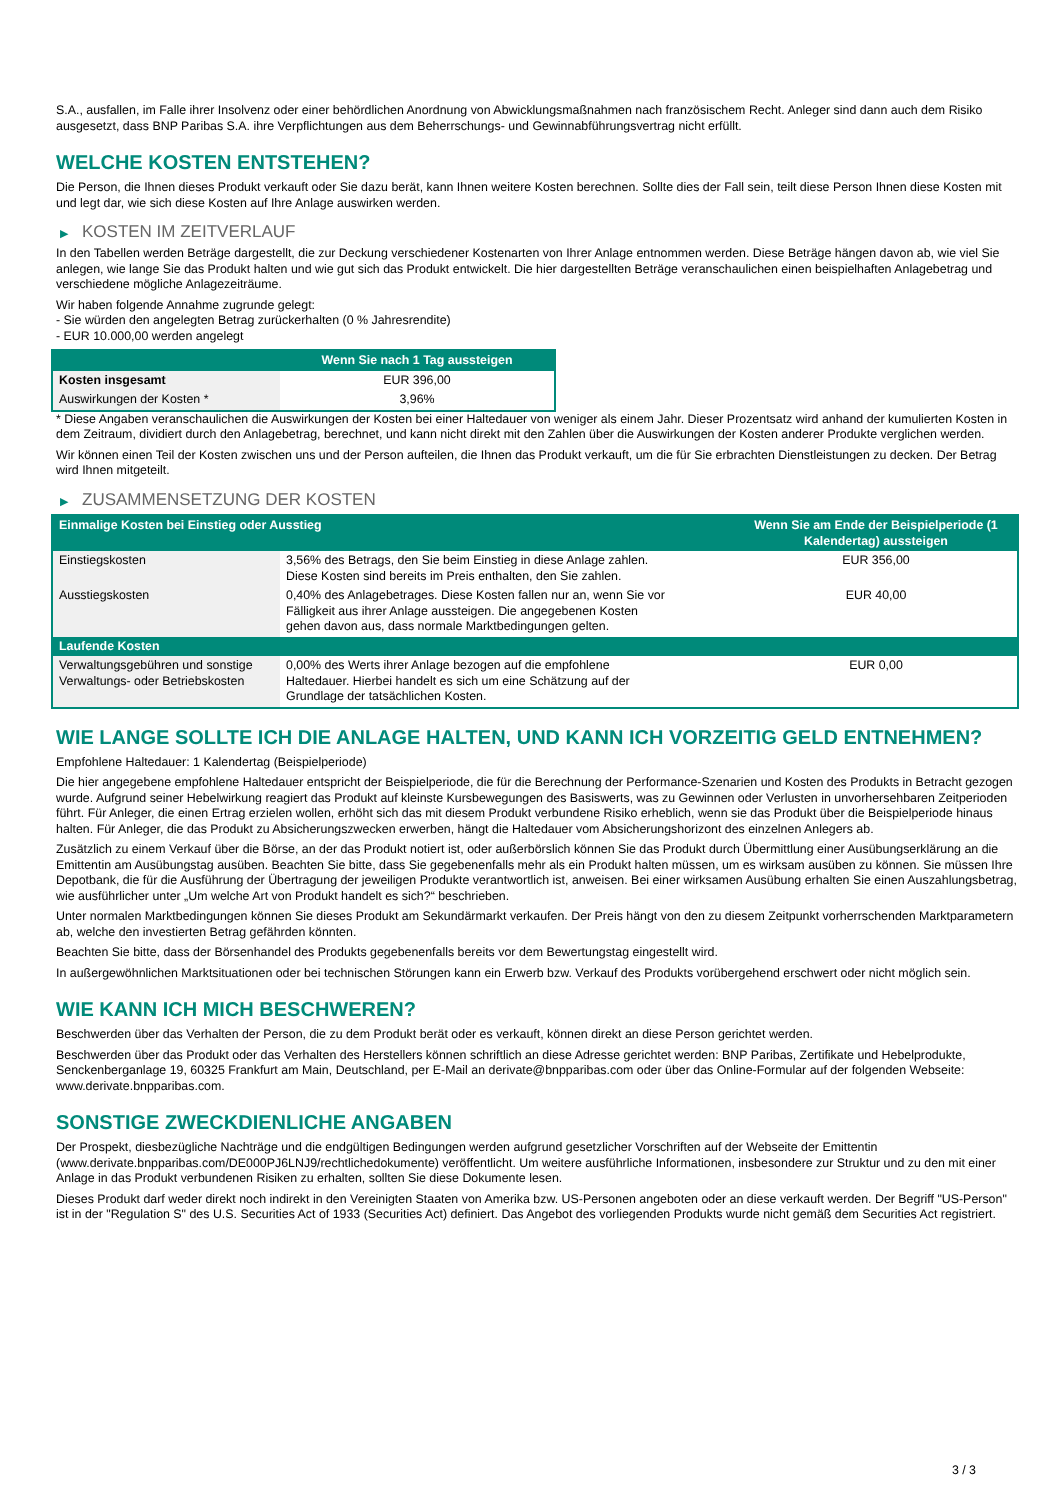S.A., ausfallen, im Falle ihrer Insolvenz oder einer behördlichen Anordnung von Abwicklungsmaßnahmen nach französischem Recht. Anleger sind dann auch dem Risiko ausgesetzt, dass BNP Paribas S.A. ihre Verpflichtungen aus dem Beherrschungs- und Gewinnabführungsvertrag nicht erfüllt.
WELCHE KOSTEN ENTSTEHEN?
Die Person, die Ihnen dieses Produkt verkauft oder Sie dazu berät, kann Ihnen weitere Kosten berechnen. Sollte dies der Fall sein, teilt diese Person Ihnen diese Kosten mit und legt dar, wie sich diese Kosten auf Ihre Anlage auswirken werden.
▶ KOSTEN IM ZEITVERLAUF
In den Tabellen werden Beträge dargestellt, die zur Deckung verschiedener Kostenarten von Ihrer Anlage entnommen werden. Diese Beträge hängen davon ab, wie viel Sie anlegen, wie lange Sie das Produkt halten und wie gut sich das Produkt entwickelt. Die hier dargestellten Beträge veranschaulichen einen beispielhaften Anlagebetrag und verschiedene mögliche Anlagezeiträume.
Wir haben folgende Annahme zugrunde gelegt:
- Sie würden den angelegten Betrag zurückerhalten (0 % Jahresrendite)
- EUR 10.000,00 werden angelegt
| | Wenn Sie nach 1 Tag aussteigen |
| --- | --- |
| Kosten insgesamt | EUR 396,00 |
| Auswirkungen der Kosten * | 3,96% |
* Diese Angaben veranschaulichen die Auswirkungen der Kosten bei einer Haltedauer von weniger als einem Jahr. Dieser Prozentsatz wird anhand der kumulierten Kosten in dem Zeitraum, dividiert durch den Anlagebetrag, berechnet, und kann nicht direkt mit den Zahlen über die Auswirkungen der Kosten anderer Produkte verglichen werden.
Wir können einen Teil der Kosten zwischen uns und der Person aufteilen, die Ihnen das Produkt verkauft, um die für Sie erbrachten Dienstleistungen zu decken. Der Betrag wird Ihnen mitgeteilt.
▶ ZUSAMMENSETZUNG DER KOSTEN
| Einmalige Kosten bei Einstieg oder Ausstieg | | Wenn Sie am Ende der Beispielperiode (1 Kalendertag) aussteigen |
| --- | --- | --- |
| Einstiegskosten | 3,56% des Betrags, den Sie beim Einstieg in diese Anlage zahlen. Diese Kosten sind bereits im Preis enthalten, den Sie zahlen. | EUR 356,00 |
| Ausstiegskosten | 0,40% des Anlagebetrages. Diese Kosten fallen nur an, wenn Sie vor Fälligkeit aus ihrer Anlage aussteigen. Die angegebenen Kosten gehen davon aus, dass normale Marktbedingungen gelten. | EUR 40,00 |
| Laufende Kosten | | |
| Verwaltungsgebühren und sonstige Verwaltungs- oder Betriebskosten | 0,00% des Werts ihrer Anlage bezogen auf die empfohlene Haltedauer. Hierbei handelt es sich um eine Schätzung auf der Grundlage der tatsächlichen Kosten. | EUR 0,00 |
WIE LANGE SOLLTE ICH DIE ANLAGE HALTEN, UND KANN ICH VORZEITIG GELD ENTNEHMEN?
Empfohlene Haltedauer: 1 Kalendertag (Beispielperiode)
Die hier angegebene empfohlene Haltedauer entspricht der Beispielperiode, die für die Berechnung der Performance-Szenarien und Kosten des Produkts in Betracht gezogen wurde. Aufgrund seiner Hebelwirkung reagiert das Produkt auf kleinste Kursbewegungen des Basiswerts, was zu Gewinnen oder Verlusten in unvorhersehbaren Zeitperioden führt. Für Anleger, die einen Ertrag erzielen wollen, erhöht sich das mit diesem Produkt verbundene Risiko erheblich, wenn sie das Produkt über die Beispielperiode hinaus halten. Für Anleger, die das Produkt zu Absicherungszwecken erwerben, hängt die Haltedauer vom Absicherungshorizont des einzelnen Anlegers ab.
Zusätzlich zu einem Verkauf über die Börse, an der das Produkt notiert ist, oder außerbörslich können Sie das Produkt durch Übermittlung einer Ausübungserklärung an die Emittentin am Ausübungstag ausüben. Beachten Sie bitte, dass Sie gegebenenfalls mehr als ein Produkt halten müssen, um es wirksam ausüben zu können. Sie müssen Ihre Depotbank, die für die Ausführung der Übertragung der jeweiligen Produkte verantwortlich ist, anweisen. Bei einer wirksamen Ausübung erhalten Sie einen Auszahlungsbetrag, wie ausführlicher unter „Um welche Art von Produkt handelt es sich?“ beschrieben.
Unter normalen Marktbedingungen können Sie dieses Produkt am Sekundärmarkt verkaufen. Der Preis hängt von den zu diesem Zeitpunkt vorherrschenden Marktparametern ab, welche den investierten Betrag gefährden könnten.
Beachten Sie bitte, dass der Börsenhandel des Produkts gegebenenfalls bereits vor dem Bewertungstag eingestellt wird.
In außergewöhnlichen Marktsituationen oder bei technischen Störungen kann ein Erwerb bzw. Verkauf des Produkts vorübergehend erschwert oder nicht möglich sein.
WIE KANN ICH MICH BESCHWEREN?
Beschwerden über das Verhalten der Person, die zu dem Produkt berät oder es verkauft, können direkt an diese Person gerichtet werden.
Beschwerden über das Produkt oder das Verhalten des Herstellers können schriftlich an diese Adresse gerichtet werden: BNP Paribas, Zertifikate und Hebelprodukte, Senckenberganlage 19, 60325 Frankfurt am Main, Deutschland, per E-Mail an derivate@bnpparibas.com oder über das Online-Formular auf der folgenden Webseite: www.derivate.bnpparibas.com.
SONSTIGE ZWECKDIENLICHE ANGABEN
Der Prospekt, diesbezügliche Nachträge und die endgültigen Bedingungen werden aufgrund gesetzlicher Vorschriften auf der Webseite der Emittentin (www.derivate.bnpparibas.com/DE000PJ6LNJ9/rechtlichedokumente) veröffentlicht. Um weitere ausführliche Informationen, insbesondere zur Struktur und zu den mit einer Anlage in das Produkt verbundenen Risiken zu erhalten, sollten Sie diese Dokumente lesen.
Dieses Produkt darf weder direkt noch indirekt in den Vereinigten Staaten von Amerika bzw. US-Personen angeboten oder an diese verkauft werden. Der Begriff "US-Person" ist in der "Regulation S" des U.S. Securities Act of 1933 (Securities Act) definiert. Das Angebot des vorliegenden Produkts wurde nicht gemäß dem Securities Act registriert.
3 / 3